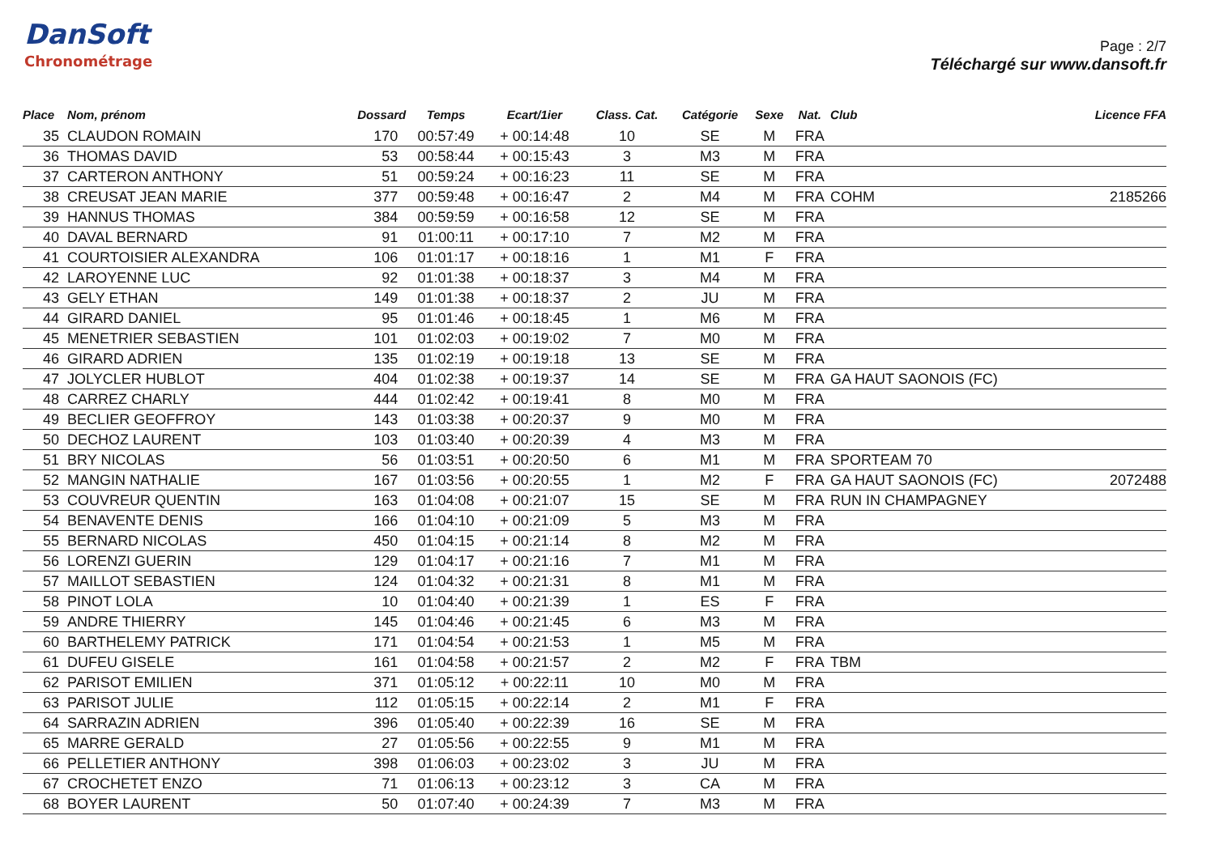DanSoft
Chronométrage
Page : 2/7
Téléchargé sur www.dansoft.fr
| Place | Nom, prénom | Dossard | Temps | Ecart/1ier | Class. Cat. | Catégorie | Sexe | Nat. | Club | Licence FFA |
| --- | --- | --- | --- | --- | --- | --- | --- | --- | --- | --- |
| 35 | CLAUDON ROMAIN | 170 | 00:57:49 | + 00:14:48 | 10 | SE | M | FRA | | |
| 36 | THOMAS DAVID | 53 | 00:58:44 | + 00:15:43 | 3 | M3 | M | FRA | | |
| 37 | CARTERON ANTHONY | 51 | 00:59:24 | + 00:16:23 | 11 | SE | M | FRA | | |
| 38 | CREUSAT JEAN MARIE | 377 | 00:59:48 | + 00:16:47 | 2 | M4 | M | FRA | COHM | 2185266 |
| 39 | HANNUS THOMAS | 384 | 00:59:59 | + 00:16:58 | 12 | SE | M | FRA | | |
| 40 | DAVAL BERNARD | 91 | 01:00:11 | + 00:17:10 | 7 | M2 | M | FRA | | |
| 41 | COURTOISIER ALEXANDRA | 106 | 01:01:17 | + 00:18:16 | 1 | M1 | F | FRA | | |
| 42 | LAROYENNE LUC | 92 | 01:01:38 | + 00:18:37 | 3 | M4 | M | FRA | | |
| 43 | GELY ETHAN | 149 | 01:01:38 | + 00:18:37 | 2 | JU | M | FRA | | |
| 44 | GIRARD DANIEL | 95 | 01:01:46 | + 00:18:45 | 1 | M6 | M | FRA | | |
| 45 | MENETRIER SEBASTIEN | 101 | 01:02:03 | + 00:19:02 | 7 | M0 | M | FRA | | |
| 46 | GIRARD ADRIEN | 135 | 01:02:19 | + 00:19:18 | 13 | SE | M | FRA | | |
| 47 | JOLYCLER HUBLOT | 404 | 01:02:38 | + 00:19:37 | 14 | SE | M | FRA | GA HAUT SAONOIS (FC) | |
| 48 | CARREZ CHARLY | 444 | 01:02:42 | + 00:19:41 | 8 | M0 | M | FRA | | |
| 49 | BECLIER GEOFFROY | 143 | 01:03:38 | + 00:20:37 | 9 | M0 | M | FRA | | |
| 50 | DECHOZ LAURENT | 103 | 01:03:40 | + 00:20:39 | 4 | M3 | M | FRA | | |
| 51 | BRY NICOLAS | 56 | 01:03:51 | + 00:20:50 | 6 | M1 | M | FRA | SPORTEAM 70 | |
| 52 | MANGIN NATHALIE | 167 | 01:03:56 | + 00:20:55 | 1 | M2 | F | FRA | GA HAUT SAONOIS (FC) | 2072488 |
| 53 | COUVREUR QUENTIN | 163 | 01:04:08 | + 00:21:07 | 15 | SE | M | FRA | RUN IN CHAMPAGNEY | |
| 54 | BENAVENTE DENIS | 166 | 01:04:10 | + 00:21:09 | 5 | M3 | M | FRA | | |
| 55 | BERNARD NICOLAS | 450 | 01:04:15 | + 00:21:14 | 8 | M2 | M | FRA | | |
| 56 | LORENZI GUERIN | 129 | 01:04:17 | + 00:21:16 | 7 | M1 | M | FRA | | |
| 57 | MAILLOT SEBASTIEN | 124 | 01:04:32 | + 00:21:31 | 8 | M1 | M | FRA | | |
| 58 | PINOT LOLA | 10 | 01:04:40 | + 00:21:39 | 1 | ES | F | FRA | | |
| 59 | ANDRE THIERRY | 145 | 01:04:46 | + 00:21:45 | 6 | M3 | M | FRA | | |
| 60 | BARTHELEMY PATRICK | 171 | 01:04:54 | + 00:21:53 | 1 | M5 | M | FRA | | |
| 61 | DUFEU GISELE | 161 | 01:04:58 | + 00:21:57 | 2 | M2 | F | FRA | TBM | |
| 62 | PARISOT EMILIEN | 371 | 01:05:12 | + 00:22:11 | 10 | M0 | M | FRA | | |
| 63 | PARISOT JULIE | 112 | 01:05:15 | + 00:22:14 | 2 | M1 | F | FRA | | |
| 64 | SARRAZIN ADRIEN | 396 | 01:05:40 | + 00:22:39 | 16 | SE | M | FRA | | |
| 65 | MARRE GERALD | 27 | 01:05:56 | + 00:22:55 | 9 | M1 | M | FRA | | |
| 66 | PELLETIER ANTHONY | 398 | 01:06:03 | + 00:23:02 | 3 | JU | M | FRA | | |
| 67 | CROCHETET ENZO | 71 | 01:06:13 | + 00:23:12 | 3 | CA | M | FRA | | |
| 68 | BOYER LAURENT | 50 | 01:07:40 | + 00:24:39 | 7 | M3 | M | FRA | | |